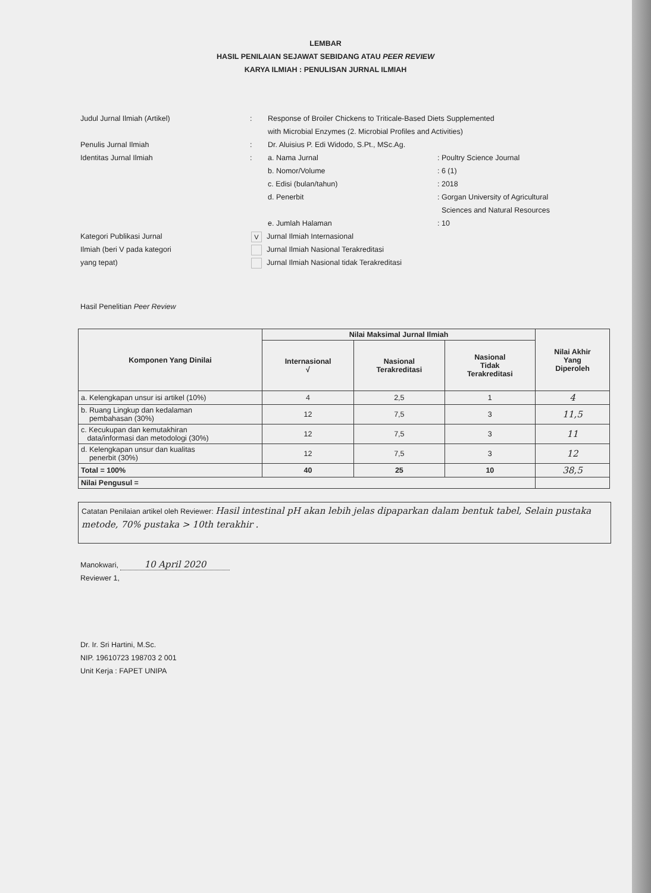LEMBAR
HASIL PENILAIAN SEJAWAT SEBIDANG ATAU PEER REVIEW
KARYA ILMIAH : PENULISAN JURNAL ILMIAH
Judul Jurnal Ilmiah (Artikel) : Response of Broiler Chickens to Triticale-Based Diets Supplemented
with Microbial Enzymes (2. Microbial Profiles and Activities)
Penulis Jurnal Ilmiah : Dr. Aluisius P. Edi Widodo, S.Pt., MSc.Ag.
Identitas Jurnal Ilmiah : a. Nama Jurnal : Poultry Science Journal
b. Nomor/Volume : 6 (1)
c. Edisi (bulan/tahun) : 2018
d. Penerbit : Gorgan University of Agricultural
Sciences and Natural Resources
e. Jumlah Halaman : 10
Kategori Publikasi Jurnal
Ilmiah (beri V pada kategori
yang tepat)
V Jurnal Ilmiah Internasional
Jurnal Ilmiah Nasional Terakreditasi
Jurnal Ilmiah Nasional tidak Terakreditasi
Hasil Penelitian Peer Review
| Komponen Yang Dinilai | Nilai Maksimal Jurnal Ilmiah | | | Nilai Akhir Yang Diperoleh |
| --- | --- | --- | --- | --- |
| | Internasional √ | Nasional Terakreditasi | Nasional Tidak Terakreditasi | |
| a. Kelengkapan unsur isi artikel (10%) | 4 | 2,5 | 1 | 4 |
| b. Ruang Lingkup dan kedalaman pembahasan (30%) | 12 | 7,5 | 3 | 11,5 |
| c. Kecukupan dan kemutakhiran data/informasi dan metodologi (30%) | 12 | 7,5 | 3 | 11 |
| d. Kelengkapan unsur dan kualitas penerbit (30%) | 12 | 7,5 | 3 | 12 |
| Total = 100% | 40 | 25 | 10 | 38,5 |
| Nilai Pengusul = | | | | |
Catatan Penilaian artikel oleh Reviewer: Hasil intestinal pH akan lebih jelas dipaparkan dalam bentuk tabel, Selain pustaka metode, 70% pustaka > 10th terakhir .
Manokwari, 10 April 2020
Reviewer 1,
Dr. Ir. Sri Hartini, M.Sc.
NIP. 19610723 198703 2 001
Unit Kerja : FAPET UNIPA